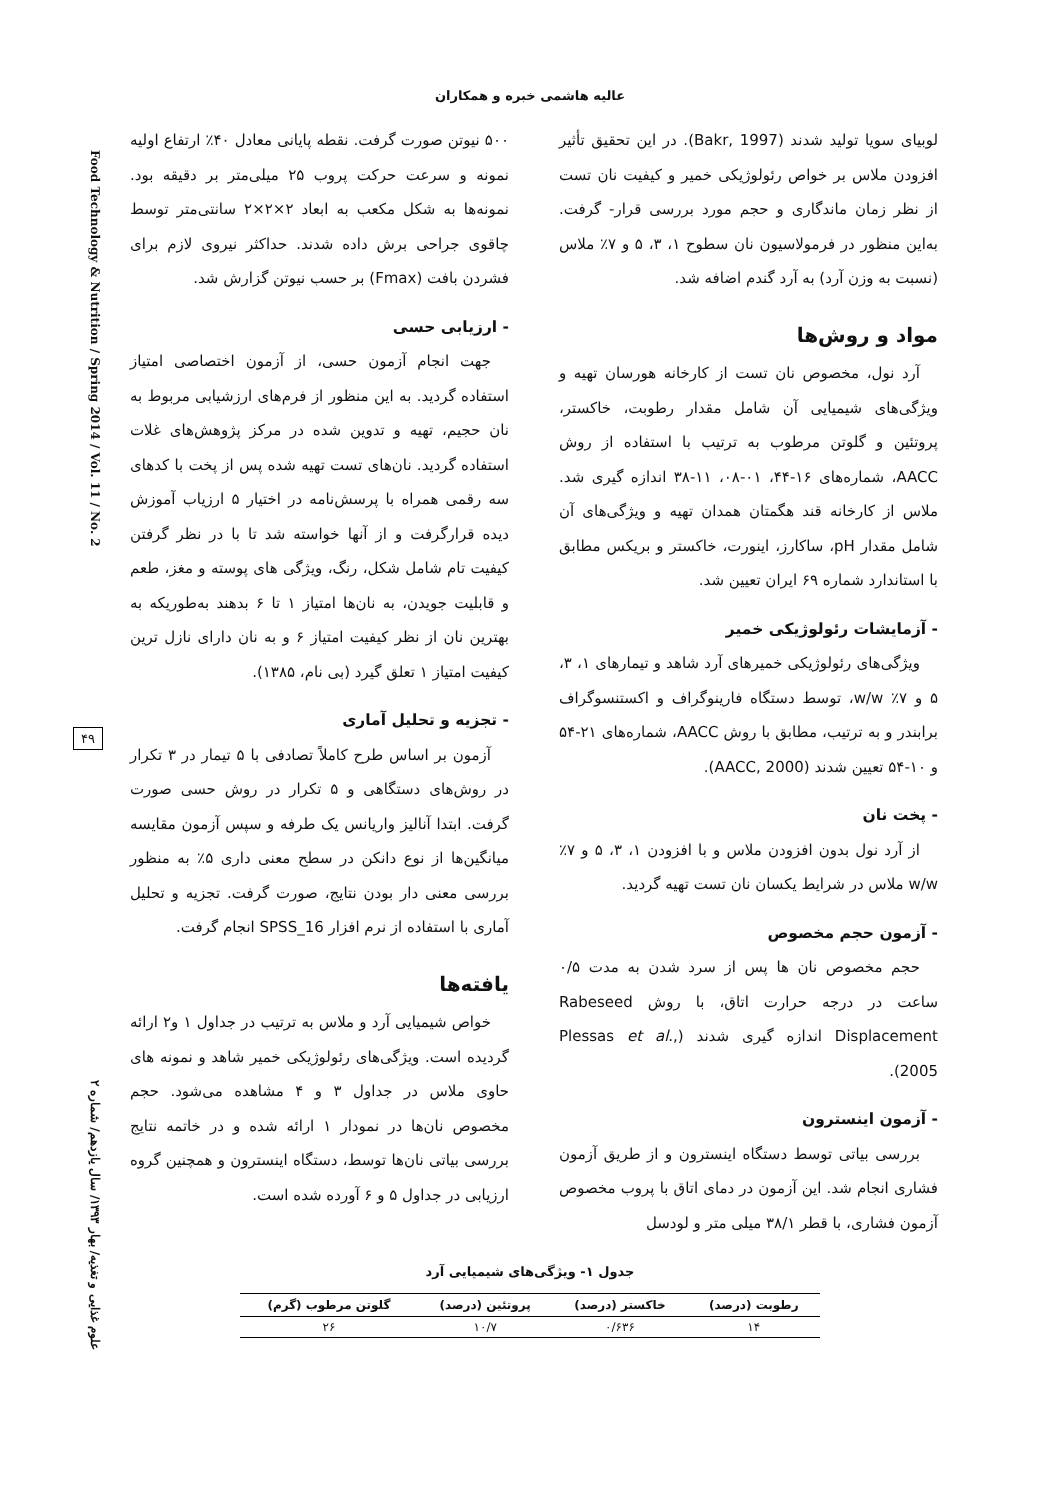عالیه هاشمی خبره و همکاران
Food Technology & Nutrition / Spring 2014 / Vol. 11 / No. 2
علوم غذایی و تغذیه/ بهار ۱۳۹۳/ سال یازدهم/ شماره ۲
۴۹
لوبیای سویا تولید شدند (Bakr, 1997). در این تحقیق تأثیر افزودن ملاس بر خواص رئولوژیکی خمیر و کیفیت نان تست از نظر زمان ماندگاری و حجم مورد بررسی قرار- گرفت. به‌این منظور در فرمولاسیون نان سطوح ۱، ۳، ۵ و ۷٪ ملاس (نسبت به وزن آرد) به آرد گندم اضافه شد.
مواد و روش‌ها
آرد نول، مخصوص نان تست از کارخانه هورسان تهیه و ویژگی‌های شیمیایی آن شامل مقدار رطوبت، خاکستر، پروتئین و گلوتن مرطوب به ترتیب با استفاده از روش AACC، شماره‌های ۱۶-۴۴، ۰۱-۰۸، ۱۱-۳۸ اندازه گیری شد. ملاس از کارخانه قند هگمتان همدان تهیه و ویژگی‌های آن شامل مقدار pH، ساکارز، اینورت، خاکستر و بریکس مطابق با استاندارد شماره ۶۹ ایران تعیین شد.
- آزمایشات رئولوژیکی خمیر
ویژگی‌های رئولوژیکی خمیرهای آرد شاهد و تیمارهای ۱، ۳، ۵ و ۷٪ w/w، توسط دستگاه فارینوگراف و اکستنسوگراف برابندر و به ترتیب، مطابق با روش AACC، شماره‌های ۲۱-۵۴ و ۱۰-۵۴ تعیین شدند (AACC, 2000).
- پخت نان
از آرد نول بدون افزودن ملاس و با افزودن ۱، ۳، ۵ و ۷٪ w/w ملاس در شرایط یکسان نان تست تهیه گردید.
- آزمون حجم مخصوص
حجم مخصوص نان ها پس از سرد شدن به مدت ۰/۵ ساعت در درجه حرارت اتاق، با روش Rabeseed Displacement اندازه گیری شدند (Plessas et al., 2005).
- آزمون اینسترون
بررسی بیاتی توسط دستگاه اینسترون و از طریق آزمون فشاری انجام شد. این آزمون در دمای اتاق با پروب مخصوص آزمون فشاری، با قطر ۳۸/۱ میلی متر و لودسل
۵۰۰ نیوتن صورت گرفت. نقطه پایانی معادل ۴۰٪ ارتفاع اولیه نمونه و سرعت حرکت پروب ۲۵ میلی‌متر بر دقیقه بود. نمونه‌ها به شکل مکعب به ابعاد ۲×۲×۲ سانتی‌متر توسط چاقوی جراحی برش داده شدند. حداکثر نیروی لازم برای فشردن بافت (Fmax) بر حسب نیوتن گزارش شد.
- ارزیابی حسی
جهت انجام آزمون حسی، از آزمون اختصاصی امتیاز استفاده گردید. به این منظور از فرم‌های ارزشیابی مربوط به نان حجیم، تهیه و تدوین شده در مرکز پژوهش‌های غلات استفاده گردید. نان‌های تست تهیه شده پس از پخت با کدهای سه رقمی همراه با پرسش‌نامه در اختیار ۵ ارزیاب آموزش دیده قرارگرفت و از آنها خواسته شد تا با در نظر گرفتن کیفیت تام شامل شکل، رنگ، ویژگی های پوسته و مغز، طعم و قابلیت جویدن، به نان‌ها امتیاز ۱ تا ۶ بدهند به‌طوریکه به بهترین نان از نظر کیفیت امتیاز ۶ و به نان دارای نازل ترین کیفیت امتیاز ۱ تعلق گیرد (بی نام، ۱۳۸۵).
- تجزیه و تحلیل آماری
آزمون بر اساس طرح کاملاً تصادفی با ۵ تیمار در ۳ تکرار در روش‌های دستگاهی و ۵ تکرار در روش حسی صورت گرفت. ابتدا آنالیز واریانس یک طرفه و سپس آزمون مقایسه میانگین‌ها از نوع دانکن در سطح معنی داری ۵٪ به منظور بررسی معنی دار بودن نتایج، صورت گرفت. تجزیه و تحلیل آماری با استفاده از نرم افزار SPSS_16 انجام گرفت.
یافته‌ها
خواص شیمیایی آرد و ملاس به ترتیب در جداول ۱ و۲ ارائه گردیده است. ویژگی‌های رئولوژیکی خمیر شاهد و نمونه های حاوی ملاس در جداول ۳ و ۴ مشاهده می‌شود. حجم مخصوص نان‌ها در نمودار ۱ ارائه شده و در خاتمه نتایج بررسی بیاتی نان‌ها توسط، دستگاه اینسترون و همچنین گروه ارزیابی در جداول ۵ و ۶ آورده شده است.
جدول ۱- ویژگی‌های شیمیایی آرد
| رطوبت (درصد) | خاکستر (درصد) | پروتئین (درصد) | گلوتن مرطوب (گرم) |
| --- | --- | --- | --- |
| ۱۴ | ۰/۶۳۶ | ۱۰/۷ | ۲۶ |